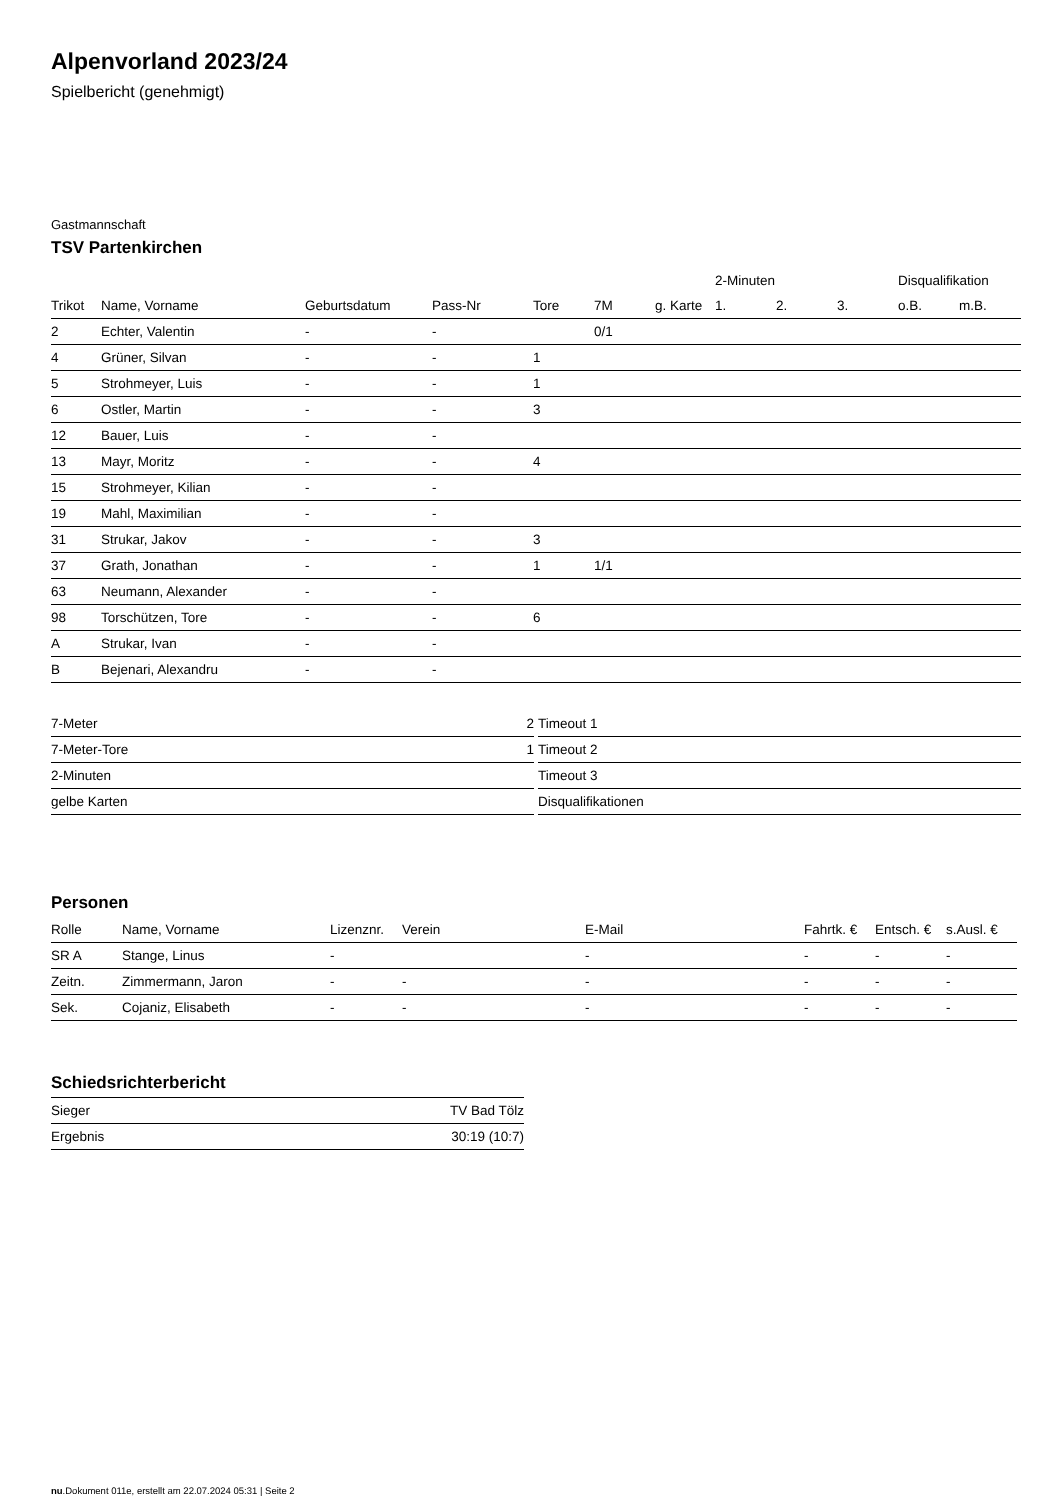Alpenvorland 2023/24
Spielbericht (genehmigt)
Gastmannschaft
TSV Partenkirchen
| | | | | | | | 2-Minuten | | | Disqualifikation | |
| --- | --- | --- | --- | --- | --- | --- | --- | --- | --- | --- | --- |
| Trikot | Name, Vorname | Geburtsdatum | Pass-Nr | Tore | 7M | g. Karte | 1. | 2. | 3. | o.B. | m.B. |
| 2 | Echter, Valentin | - | - | | 0/1 | | | | | | |
| 4 | Grüner, Silvan | - | - | 1 | | | | | | | |
| 5 | Strohmeyer, Luis | - | - | 1 | | | | | | | |
| 6 | Ostler, Martin | - | - | 3 | | | | | | | |
| 12 | Bauer, Luis | - | - | | | | | | | | |
| 13 | Mayr, Moritz | - | - | 4 | | | | | | | |
| 15 | Strohmeyer, Kilian | - | - | | | | | | | | |
| 19 | Mahl, Maximilian | - | - | | | | | | | | |
| 31 | Strukar, Jakov | - | - | 3 | | | | | | | |
| 37 | Grath, Jonathan | - | - | 1 | 1/1 | | | | | | |
| 63 | Neumann, Alexander | - | - | | | | | | | | |
| 98 | Torschützen, Tore | - | - | 6 | | | | | | | |
| A | Strukar, Ivan | - | - | | | | | | | | |
| B | Bejenari, Alexandru | - | - | | | | | | | | |
| 7-Meter | 2 |
| 7-Meter-Tore | 1 |
| 2-Minuten | |
| gelbe Karten | |
| Timeout 1 |
| Timeout 2 |
| Timeout 3 |
| Disqualifikationen |
Personen
| Rolle | Name, Vorname | Lizenznr. | Verein | E-Mail | Fahrtk. € | Entsch. € | s.Ausl. € |
| --- | --- | --- | --- | --- | --- | --- | --- |
| SR A | Stange, Linus | - | | - | - | - | - |
| Zeitn. | Zimmermann, Jaron | - | - | - | - | - | - |
| Sek. | Cojaniz, Elisabeth | - | - | - | - | - | - |
Schiedsrichterbericht
| Sieger | TV Bad Tölz |
| Ergebnis | 30:19 (10:7) |
nu.Dokument 011e, erstellt am 22.07.2024 05:31 | Seite 2